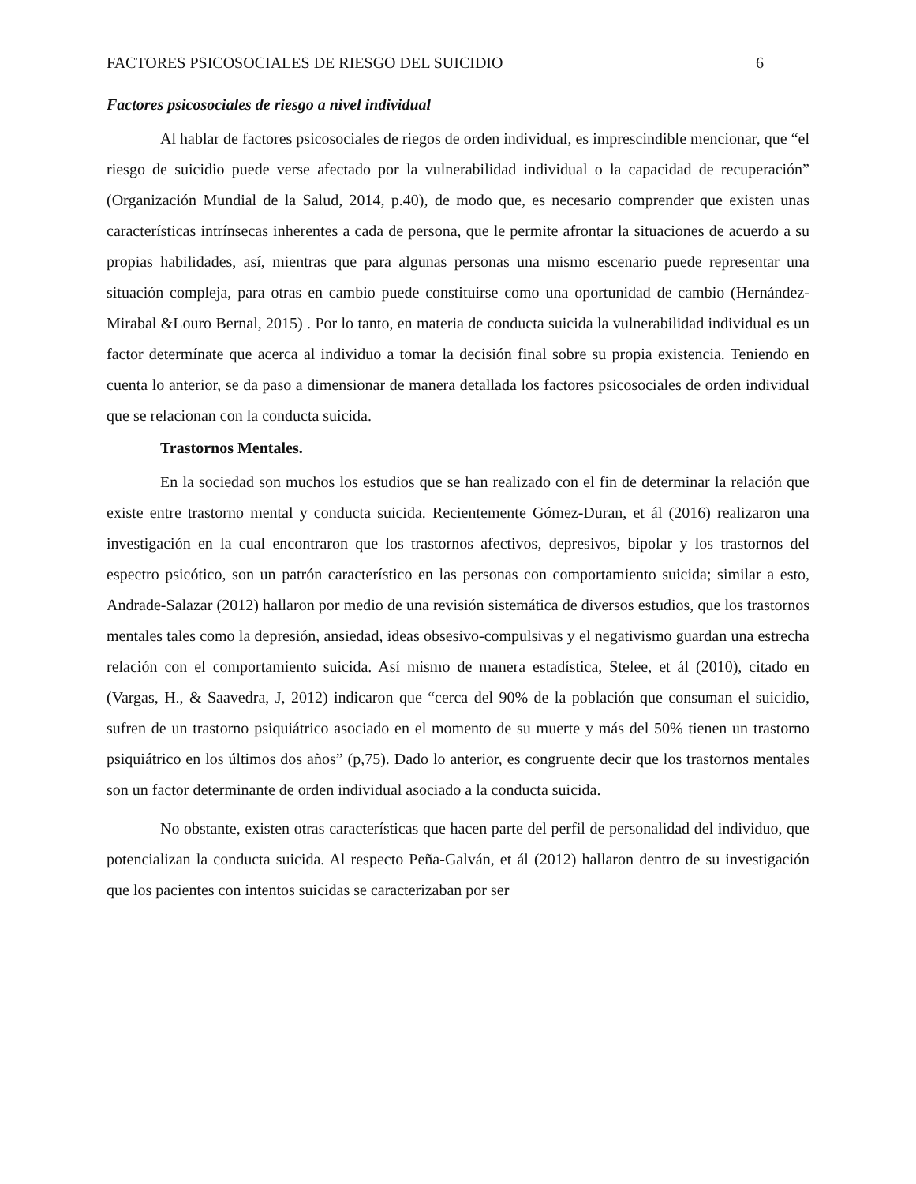FACTORES PSICOSOCIALES DE RIESGO DEL SUICIDIO 6
Factores psicosociales de riesgo a nivel individual
Al hablar de factores psicosociales de riegos de orden individual, es imprescindible mencionar, que “el riesgo de suicidio puede verse afectado por la vulnerabilidad individual o la capacidad de recuperación” (Organización Mundial de la Salud, 2014, p.40), de modo que, es necesario comprender que existen unas características intrínsecas inherentes a cada de persona, que le permite afrontar la situaciones de acuerdo a su propias habilidades, así, mientras que para algunas personas una mismo escenario puede representar una situación compleja, para otras en cambio puede constituirse como una oportunidad de cambio (Hernández-Mirabal &Louro Bernal, 2015) . Por lo tanto, en materia de conducta suicida la vulnerabilidad individual es un factor determínate que acerca al individuo a tomar la decisión final sobre su propia existencia. Teniendo en cuenta lo anterior, se da paso a dimensionar de manera detallada los factores psicosociales de orden individual que se relacionan con la conducta suicida.
Trastornos Mentales.
En la sociedad son muchos los estudios que se han realizado con el fin de determinar la relación que existe entre trastorno mental y conducta suicida. Recientemente Gómez-Duran, et ál (2016) realizaron una investigación en la cual encontraron que los trastornos afectivos, depresivos, bipolar y los trastornos del espectro psicótico, son un patrón característico en las personas con comportamiento suicida; similar a esto, Andrade-Salazar (2012) hallaron por medio de una revisión sistemática de diversos estudios, que los trastornos mentales tales como la depresión, ansiedad, ideas obsesivo-compulsivas y el negativismo guardan una estrecha relación con el comportamiento suicida. Así mismo de manera estadística, Stelee, et ál (2010), citado en (Vargas, H., & Saavedra, J, 2012) indicaron que “cerca del 90% de la población que consuman el suicidio, sufren de un trastorno psiquiátrico asociado en el momento de su muerte y más del 50% tienen un trastorno psiquiátrico en los últimos dos años” (p,75). Dado lo anterior, es congruente decir que los trastornos mentales son un factor determinante de orden individual asociado a la conducta suicida.
No obstante, existen otras características que hacen parte del perfil de personalidad del individuo, que potencializan la conducta suicida. Al respecto Peña-Galván, et ál (2012) hallaron dentro de su investigación que los pacientes con intentos suicidas se caracterizaban por ser